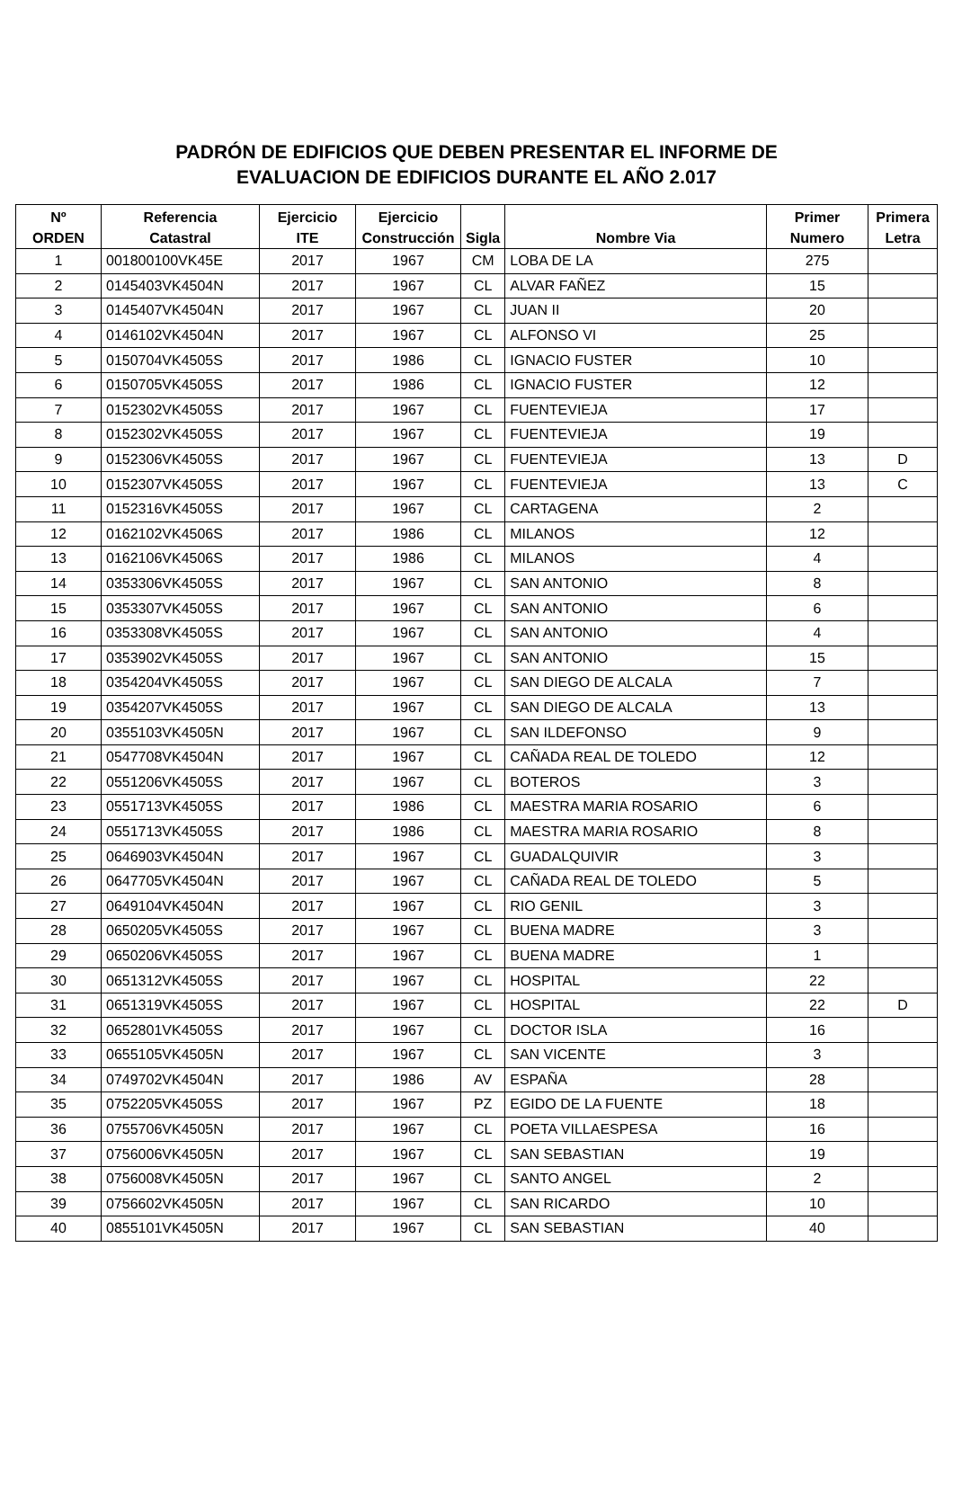PADRÓN DE EDIFICIOS QUE DEBEN PRESENTAR EL INFORME DE
EVALUACION DE EDIFICIOS DURANTE EL AÑO 2.017
| Nº ORDEN | Referencia Catastral | Ejercicio ITE | Ejercicio Construcción | Sigla | Nombre Via | Primer Numero | Primera Letra |
| --- | --- | --- | --- | --- | --- | --- | --- |
| 1 | 001800100VK45E | 2017 | 1967 | CM | LOBA DE LA | 275 | |
| 2 | 0145403VK4504N | 2017 | 1967 | CL | ALVAR FAÑEZ | 15 | |
| 3 | 0145407VK4504N | 2017 | 1967 | CL | JUAN II | 20 | |
| 4 | 0146102VK4504N | 2017 | 1967 | CL | ALFONSO VI | 25 | |
| 5 | 0150704VK4505S | 2017 | 1986 | CL | IGNACIO FUSTER | 10 | |
| 6 | 0150705VK4505S | 2017 | 1986 | CL | IGNACIO FUSTER | 12 | |
| 7 | 0152302VK4505S | 2017 | 1967 | CL | FUENTEVIEJA | 17 | |
| 8 | 0152302VK4505S | 2017 | 1967 | CL | FUENTEVIEJA | 19 | |
| 9 | 0152306VK4505S | 2017 | 1967 | CL | FUENTEVIEJA | 13 | D |
| 10 | 0152307VK4505S | 2017 | 1967 | CL | FUENTEVIEJA | 13 | C |
| 11 | 0152316VK4505S | 2017 | 1967 | CL | CARTAGENA | 2 | |
| 12 | 0162102VK4506S | 2017 | 1986 | CL | MILANOS | 12 | |
| 13 | 0162106VK4506S | 2017 | 1986 | CL | MILANOS | 4 | |
| 14 | 0353306VK4505S | 2017 | 1967 | CL | SAN ANTONIO | 8 | |
| 15 | 0353307VK4505S | 2017 | 1967 | CL | SAN ANTONIO | 6 | |
| 16 | 0353308VK4505S | 2017 | 1967 | CL | SAN ANTONIO | 4 | |
| 17 | 0353902VK4505S | 2017 | 1967 | CL | SAN ANTONIO | 15 | |
| 18 | 0354204VK4505S | 2017 | 1967 | CL | SAN DIEGO DE ALCALA | 7 | |
| 19 | 0354207VK4505S | 2017 | 1967 | CL | SAN DIEGO DE ALCALA | 13 | |
| 20 | 0355103VK4505N | 2017 | 1967 | CL | SAN ILDEFONSO | 9 | |
| 21 | 0547708VK4504N | 2017 | 1967 | CL | CAÑADA REAL DE TOLEDO | 12 | |
| 22 | 0551206VK4505S | 2017 | 1967 | CL | BOTEROS | 3 | |
| 23 | 0551713VK4505S | 2017 | 1986 | CL | MAESTRA MARIA ROSARIO | 6 | |
| 24 | 0551713VK4505S | 2017 | 1986 | CL | MAESTRA MARIA ROSARIO | 8 | |
| 25 | 0646903VK4504N | 2017 | 1967 | CL | GUADALQUIVIR | 3 | |
| 26 | 0647705VK4504N | 2017 | 1967 | CL | CAÑADA REAL DE TOLEDO | 5 | |
| 27 | 0649104VK4504N | 2017 | 1967 | CL | RIO GENIL | 3 | |
| 28 | 0650205VK4505S | 2017 | 1967 | CL | BUENA MADRE | 3 | |
| 29 | 0650206VK4505S | 2017 | 1967 | CL | BUENA MADRE | 1 | |
| 30 | 0651312VK4505S | 2017 | 1967 | CL | HOSPITAL | 22 | |
| 31 | 0651319VK4505S | 2017 | 1967 | CL | HOSPITAL | 22 | D |
| 32 | 0652801VK4505S | 2017 | 1967 | CL | DOCTOR ISLA | 16 | |
| 33 | 0655105VK4505N | 2017 | 1967 | CL | SAN VICENTE | 3 | |
| 34 | 0749702VK4504N | 2017 | 1986 | AV | ESPAÑA | 28 | |
| 35 | 0752205VK4505S | 2017 | 1967 | PZ | EGIDO DE LA FUENTE | 18 | |
| 36 | 0755706VK4505N | 2017 | 1967 | CL | POETA VILLAESPESA | 16 | |
| 37 | 0756006VK4505N | 2017 | 1967 | CL | SAN SEBASTIAN | 19 | |
| 38 | 0756008VK4505N | 2017 | 1967 | CL | SANTO ANGEL | 2 | |
| 39 | 0756602VK4505N | 2017 | 1967 | CL | SAN RICARDO | 10 | |
| 40 | 0855101VK4505N | 2017 | 1967 | CL | SAN SEBASTIAN | 40 | |